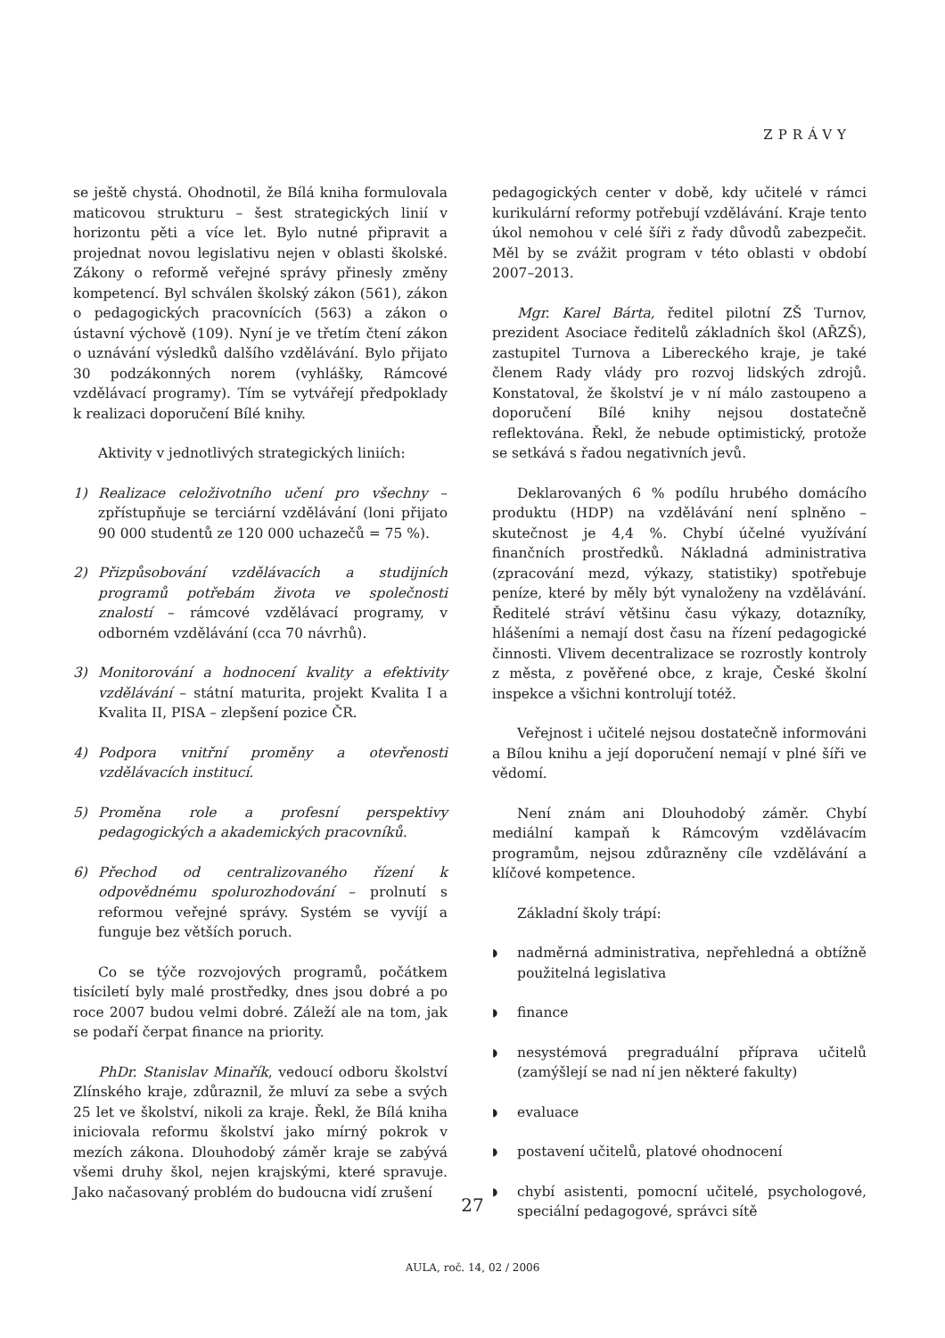ZPRÁVY
se ještě chystá. Ohodnotil, že Bílá kniha formulovala maticovou strukturu – šest strategických linií v horizontu pěti a více let. Bylo nutné připravit a projednat novou legislativu nejen v oblasti školské. Zákony o reformě veřejné správy přinesly změny kompetencí. Byl schválen školský zákon (561), zákon o pedagogických pracovnících (563) a zákon o ústavní výchově (109). Nyní je ve třetím čtení zákon o uznávání výsledků dalšího vzdělávání. Bylo přijato 30 podzákonných norem (vyhlášky, Rámcové vzdělávací programy). Tím se vytvářejí předpoklady k realizaci doporučení Bílé knihy.
Aktivity v jednotlivých strategických liniích:
1) Realizace celoživotního učení pro všechny – zpřístupňuje se terciární vzdělávání (loni přijato 90 000 studentů ze 120 000 uchazečů = 75 %).
2) Přizpůsobování vzdělávacích a studijních programů potřebám života ve společnosti znalostí – rámcové vzdělávací programy, v odborném vzdělávání (cca 70 návrhů).
3) Monitorování a hodnocení kvality a efektivity vzdělávání – státní maturita, projekt Kvalita I a Kvalita II, PISA – zlepšení pozice ČR.
4) Podpora vnitřní proměny a otevřenosti vzdělávacích institucí.
5) Proměna role a profesní perspektivy pedagogických a akademických pracovníků.
6) Přechod od centralizovaného řízení k odpovědnému spolurozhodování – prolnutí s reformou veřejné správy. Systém se vyvíjí a funguje bez větších poruch.
Co se týče rozvojových programů, počátkem tisíciletí byly malé prostředky, dnes jsou dobré a po roce 2007 budou velmi dobré. Záleží ale na tom, jak se podaří čerpat finance na priority.
PhDr. Stanislav Minařík, vedoucí odboru školství Zlínského kraje, zdůraznil, že mluví za sebe a svých 25 let ve školství, nikoli za kraje. Řekl, že Bílá kniha iniciovala reformu školství jako mírný pokrok v mezích zákona. Dlouhodobý záměr kraje se zabývá všemi druhy škol, nejen krajskými, které spravuje. Jako načasovaný problém do budoucna vidí zrušení
pedagogických center v době, kdy učitelé v rámci kurikulární reformy potřebují vzdělávání. Kraje tento úkol nemohou v celé šíři z řady důvodů zabezpečit. Měl by se zvážit program v této oblasti v období 2007–2013.
Mgr. Karel Bárta, ředitel pilotní ZŠ Turnov, prezident Asociace ředitelů základních škol (AŘZŠ), zastupitel Turnova a Libereckého kraje, je také členem Rady vlády pro rozvoj lidských zdrojů. Konstatoval, že školství je v ní málo zastoupeno a doporučení Bílé knihy nejsou dostatečně reflektována. Řekl, že nebude optimistický, protože se setkává s řadou negativních jevů.
Deklarovaných 6 % podílu hrubého domácího produktu (HDP) na vzdělávání není splněno – skutečnost je 4,4 %. Chybí účelné využívání finančních prostředků. Nákladná administrativa (zpracování mezd, výkazy, statistiky) spotřebuje peníze, které by měly být vynaloženy na vzdělávání. Ředitelé stráví většinu času výkazy, dotazníky, hlášeními a nemají dost času na řízení pedagogické činnosti. Vlivem decentralizace se rozrostly kontroly z města, z pověřené obce, z kraje, České školní inspekce a všichni kontrolují totéž.
Veřejnost i učitelé nejsou dostatečně informováni a Bílou knihu a její doporučení nemají v plné šíři ve vědomí.
Není znám ani Dlouhodobý záměr. Chybí mediální kampaň k Rámcovým vzdělávacím programům, nejsou zdůrazněny cíle vzdělávání a klíčové kompetence.
Základní školy trápí:
◗ nadměrná administrativa, nepřehledná a obtížně použitelná legislativa
◗ finance
◗ nesystémová pregraduální příprava učitelů (zamýšlejí se nad ní jen některé fakulty)
◗ evaluace
◗ postavení učitelů, platové ohodnocení
◗ chybí asistenti, pomocní učitelé, psychologové, speciální pedagogové, správci sítě
27
AULA, roč. 14, 02 / 2006